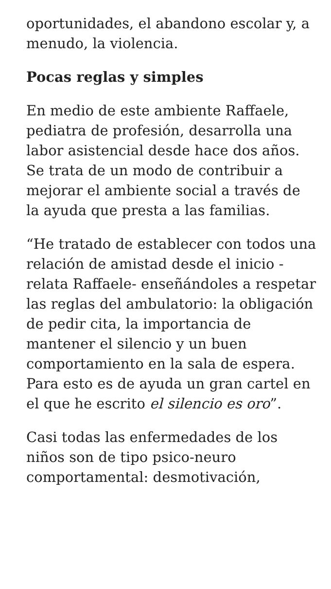oportunidades, el abandono escolar y, a menudo, la violencia.
Pocas reglas y simples
En medio de este ambiente Raffaele, pediatra de profesión, desarrolla una labor asistencial desde hace dos años. Se trata de un modo de contribuir a mejorar el ambiente social a través de la ayuda que presta a las familias.
“He tratado de establecer con todos una relación de amistad desde el inicio -relata Raffaele- enseñándoles a respetar las reglas del ambulatorio: la obligación de pedir cita, la importancia de mantener el silencio y un buen comportamiento en la sala de espera. Para esto es de ayuda un gran cartel en el que he escrito el silencio es oro”.
Casi todas las enfermedades de los niños son de tipo psico-neuro comportamental: desmotivación,